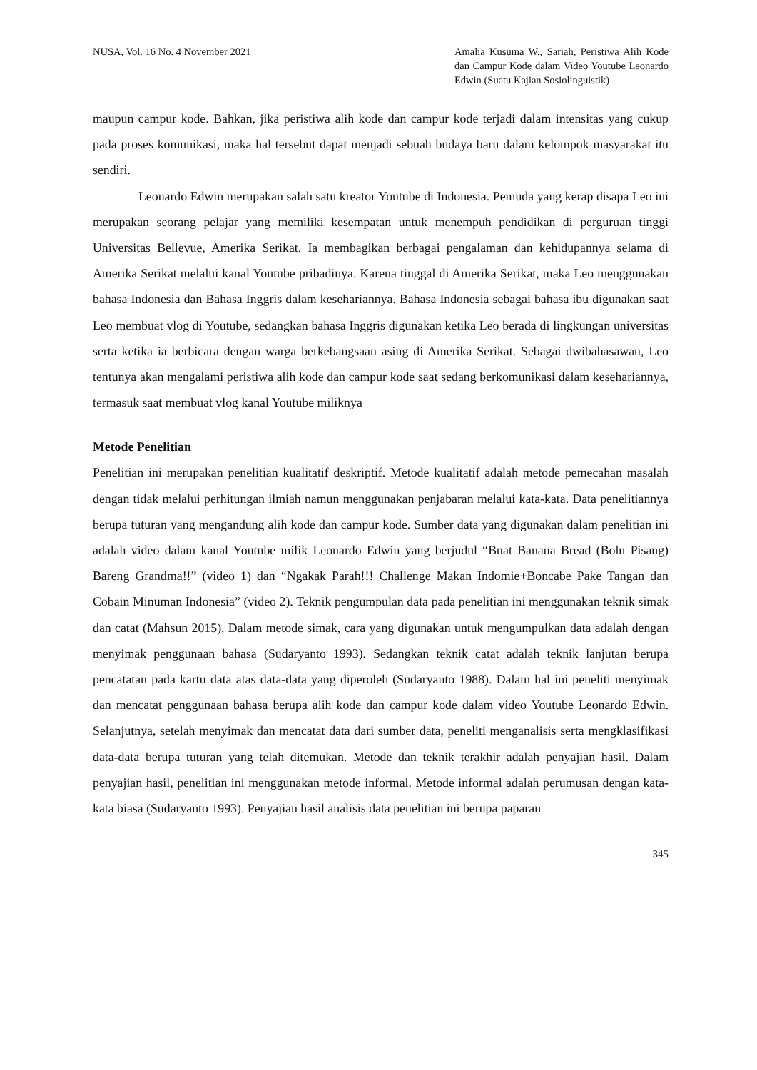NUSA, Vol. 16 No. 4 November 2021
Amalia Kusuma W., Sariah, Peristiwa Alih Kode dan Campur Kode dalam Video Youtube Leonardo Edwin (Suatu Kajian Sosiolinguistik)
maupun campur kode. Bahkan, jika peristiwa alih kode dan campur kode terjadi dalam intensitas yang cukup pada proses komunikasi, maka hal tersebut dapat menjadi sebuah budaya baru dalam kelompok masyarakat itu sendiri.
Leonardo Edwin merupakan salah satu kreator Youtube di Indonesia. Pemuda yang kerap disapa Leo ini merupakan seorang pelajar yang memiliki kesempatan untuk menempuh pendidikan di perguruan tinggi Universitas Bellevue, Amerika Serikat. Ia membagikan berbagai pengalaman dan kehidupannya selama di Amerika Serikat melalui kanal Youtube pribadinya. Karena tinggal di Amerika Serikat, maka Leo menggunakan bahasa Indonesia dan Bahasa Inggris dalam kesehariannya. Bahasa Indonesia sebagai bahasa ibu digunakan saat Leo membuat vlog di Youtube, sedangkan bahasa Inggris digunakan ketika Leo berada di lingkungan universitas serta ketika ia berbicara dengan warga berkebangsaan asing di Amerika Serikat. Sebagai dwibahasawan, Leo tentunya akan mengalami peristiwa alih kode dan campur kode saat sedang berkomunikasi dalam kesehariannya, termasuk saat membuat vlog kanal Youtube miliknya
Metode Penelitian
Penelitian ini merupakan penelitian kualitatif deskriptif. Metode kualitatif adalah metode pemecahan masalah dengan tidak melalui perhitungan ilmiah namun menggunakan penjabaran melalui kata-kata. Data penelitiannya berupa tuturan yang mengandung alih kode dan campur kode. Sumber data yang digunakan dalam penelitian ini adalah video dalam kanal Youtube milik Leonardo Edwin yang berjudul “Buat Banana Bread (Bolu Pisang) Bareng Grandma!!” (video 1) dan “Ngakak Parah!!! Challenge Makan Indomie+Boncabe Pake Tangan dan Cobain Minuman Indonesia” (video 2). Teknik pengumpulan data pada penelitian ini menggunakan teknik simak dan catat (Mahsun 2015). Dalam metode simak, cara yang digunakan untuk mengumpulkan data adalah dengan menyimak penggunaan bahasa (Sudaryanto 1993). Sedangkan teknik catat adalah teknik lanjutan berupa pencatatan pada kartu data atas data-data yang diperoleh (Sudaryanto 1988). Dalam hal ini peneliti menyimak dan mencatat penggunaan bahasa berupa alih kode dan campur kode dalam video Youtube Leonardo Edwin. Selanjutnya, setelah menyimak dan mencatat data dari sumber data, peneliti menganalisis serta mengklasifikasi data-data berupa tuturan yang telah ditemukan. Metode dan teknik terakhir adalah penyajian hasil. Dalam penyajian hasil, penelitian ini menggunakan metode informal. Metode informal adalah perumusan dengan kata-kata biasa (Sudaryanto 1993). Penyajian hasil analisis data penelitian ini berupa paparan
345